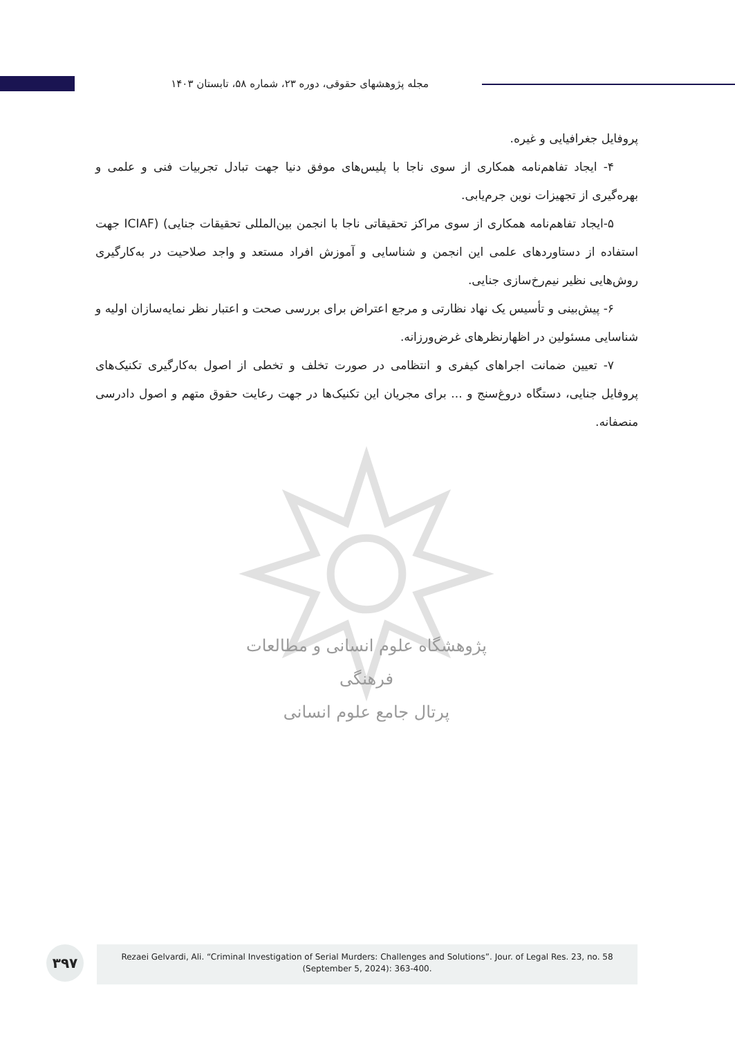مجله پژوهشهای حقوقی، دوره ۲۳، شماره ۵۸، تابستان ۱۴۰۳
پژوهشگاه علوم انسانی و مطالعات فرهنگی
پرتال جامع علوم انسانی
پروفایل جغرافیایی و غیره.
۴- ایجاد تفاهم‌نامه همکاری از سوی ناجا با پلیس‌های موفق دنیا جهت تبادل تجربیات فنی و علمی و بهره‌گیری از تجهیزات نوین جرم‌یابی.
۵-ایجاد تفاهم‌نامه همکاری از سوی مراکز تحقیقاتی ناجا با انجمن بین‌المللی تحقیقات جنایی) (ICIAF جهت استفاده از دستاوردهای علمی این انجمن و شناسایی و آموزش افراد مستعد و واجد صلاحیت در به‌کارگیری روش‌هایی نظیر نیم‌رخ‌سازی جنایی.
۶- پیش‌بینی و تأسیس یک نهاد نظارتی و مرجع اعتراض برای بررسی صحت و اعتبار نظر نمایه‌سازان اولیه و شناسایی مسئولین در اظهارنظرهای غرض‌ورزانه.
۷- تعیین ضمانت اجراهای کیفری و انتظامی در صورت تخلف و تخطی از اصول به‌کارگیری تکنیک‌های پروفایل جنایی، دستگاه دروغ‌سنج و ... برای مجریان این تکنیک‌ها در جهت رعایت حقوق متهم و اصول دادرسی منصفانه.
۳۹۷
Rezaei Gelvardi, Ali. “Criminal Investigation of Serial Murders: Challenges and Solutions”. Jour. of Legal Res. 23, no. 58
(September 5, 2024): 363-400.